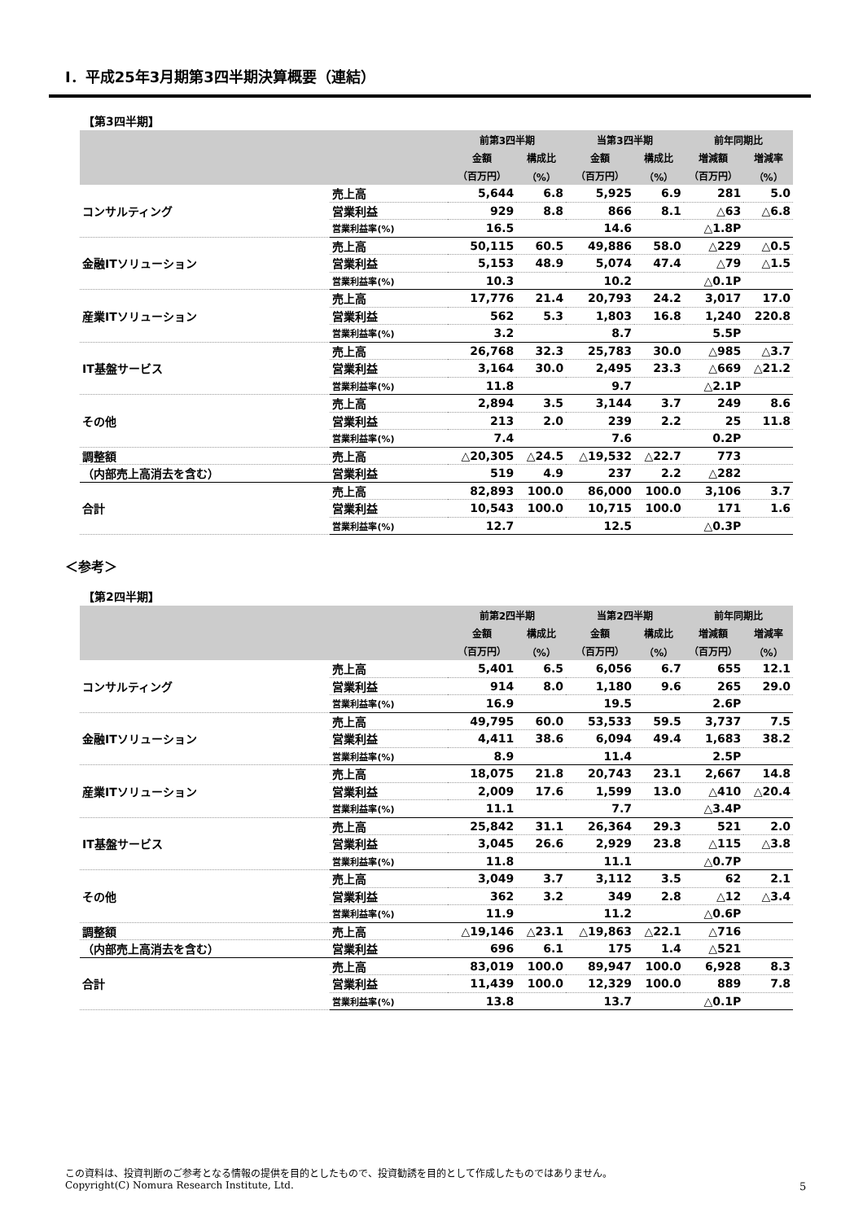Ⅰ．平成25年3月期第3四半期決算概要（連結）
【第3四半期】
| | | 前第3四半期 | | 当第3四半期 | | 前年同期比 | |
| --- | --- | --- | --- | --- | --- | --- | --- |
| | | 金額 | 構成比 | 金額 | 構成比 | 増減額 | 増減率 |
| | | （百万円） | （%） | （百万円） | （%） | （百万円） | （%） |
| コンサルティング | 売上高 | 5,644 | 6.8 | 5,925 | 6.9 | 281 | 5.0 |
| | 営業利益 | 929 | 8.8 | 866 | 8.1 | △63 | △6.8 |
| | 営業利益率(%) | 16.5 | | 14.6 | | △1.8P | |
| 金融ITソリューション | 売上高 | 50,115 | 60.5 | 49,886 | 58.0 | △229 | △0.5 |
| | 営業利益 | 5,153 | 48.9 | 5,074 | 47.4 | △79 | △1.5 |
| | 営業利益率(%) | 10.3 | | 10.2 | | △0.1P | |
| 産業ITソリューション | 売上高 | 17,776 | 21.4 | 20,793 | 24.2 | 3,017 | 17.0 |
| | 営業利益 | 562 | 5.3 | 1,803 | 16.8 | 1,240 | 220.8 |
| | 営業利益率(%) | 3.2 | | 8.7 | | 5.5P | |
| IT基盤サービス | 売上高 | 26,768 | 32.3 | 25,783 | 30.0 | △985 | △3.7 |
| | 営業利益 | 3,164 | 30.0 | 2,495 | 23.3 | △669 | △21.2 |
| | 営業利益率(%) | 11.8 | | 9.7 | | △2.1P | |
| その他 | 売上高 | 2,894 | 3.5 | 3,144 | 3.7 | 249 | 8.6 |
| | 営業利益 | 213 | 2.0 | 239 | 2.2 | 25 | 11.8 |
| | 営業利益率(%) | 7.4 | | 7.6 | | 0.2P | |
| 調整額 | 売上高 | △20,305 | △24.5 | △19,532 | △22.7 | 773 | |
| （内部売上高消去を含む） | 営業利益 | 519 | 4.9 | 237 | 2.2 | △282 | |
| 合計 | 売上高 | 82,893 | 100.0 | 86,000 | 100.0 | 3,106 | 3.7 |
| | 営業利益 | 10,543 | 100.0 | 10,715 | 100.0 | 171 | 1.6 |
| | 営業利益率(%) | 12.7 | | 12.5 | | △0.3P | |
＜参考＞
【第2四半期】
| | | 前第2四半期 | | 当第2四半期 | | 前年同期比 | |
| --- | --- | --- | --- | --- | --- | --- | --- |
| | | 金額 | 構成比 | 金額 | 構成比 | 増減額 | 増減率 |
| | | （百万円） | （%） | （百万円） | （%） | （百万円） | （%） |
| コンサルティング | 売上高 | 5,401 | 6.5 | 6,056 | 6.7 | 655 | 12.1 |
| | 営業利益 | 914 | 8.0 | 1,180 | 9.6 | 265 | 29.0 |
| | 営業利益率(%) | 16.9 | | 19.5 | | 2.6P | |
| 金融ITソリューション | 売上高 | 49,795 | 60.0 | 53,533 | 59.5 | 3,737 | 7.5 |
| | 営業利益 | 4,411 | 38.6 | 6,094 | 49.4 | 1,683 | 38.2 |
| | 営業利益率(%) | 8.9 | | 11.4 | | 2.5P | |
| 産業ITソリューション | 売上高 | 18,075 | 21.8 | 20,743 | 23.1 | 2,667 | 14.8 |
| | 営業利益 | 2,009 | 17.6 | 1,599 | 13.0 | △410 | △20.4 |
| | 営業利益率(%) | 11.1 | | 7.7 | | △3.4P | |
| IT基盤サービス | 売上高 | 25,842 | 31.1 | 26,364 | 29.3 | 521 | 2.0 |
| | 営業利益 | 3,045 | 26.6 | 2,929 | 23.8 | △115 | △3.8 |
| | 営業利益率(%) | 11.8 | | 11.1 | | △0.7P | |
| その他 | 売上高 | 3,049 | 3.7 | 3,112 | 3.5 | 62 | 2.1 |
| | 営業利益 | 362 | 3.2 | 349 | 2.8 | △12 | △3.4 |
| | 営業利益率(%) | 11.9 | | 11.2 | | △0.6P | |
| 調整額 | 売上高 | △19,146 | △23.1 | △19,863 | △22.1 | △716 | |
| （内部売上高消去を含む） | 営業利益 | 696 | 6.1 | 175 | 1.4 | △521 | |
| 合計 | 売上高 | 83,019 | 100.0 | 89,947 | 100.0 | 6,928 | 8.3 |
| | 営業利益 | 11,439 | 100.0 | 12,329 | 100.0 | 889 | 7.8 |
| | 営業利益率(%) | 13.8 | | 13.7 | | △0.1P | |
この資料は、投資判断のご参考となる情報の提供を目的としたもので、投資勧誘を目的として作成したものではありません。
Copyright(C) Nomura Research Institute, Ltd.
5